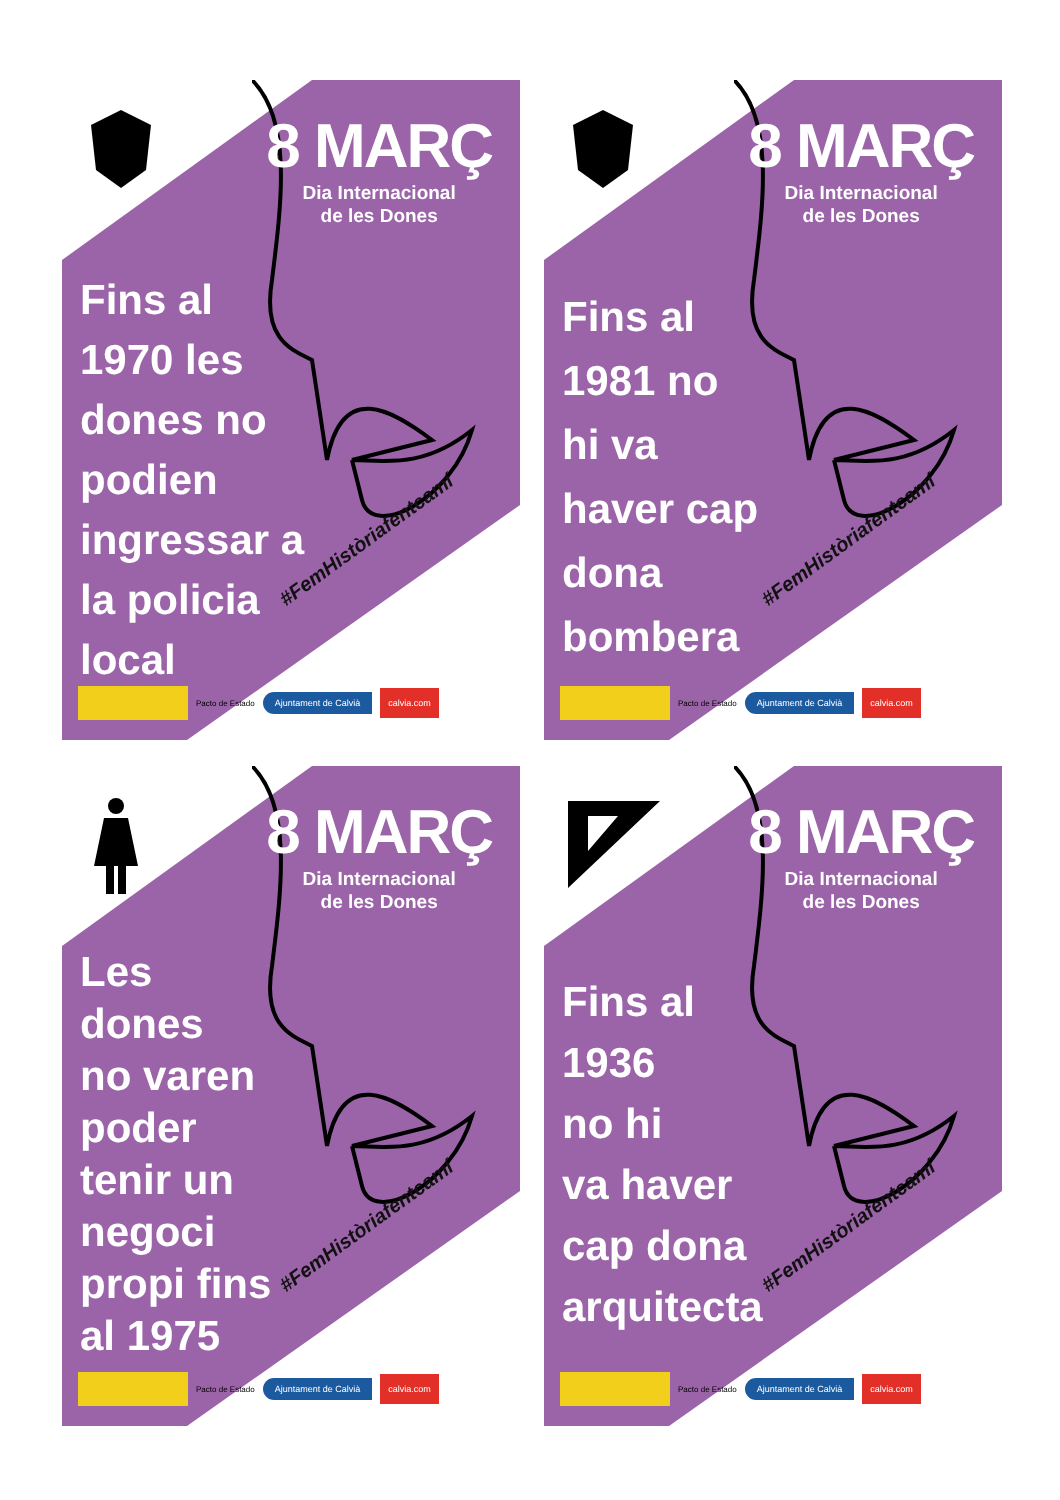8 MARÇ
Dia Internacional
de les Dones
Fins al
1970 les
dones no
podien
ingressar a
la policia
local
#FemHistòriafentcamí
Pacto de Estado Ajuntament de Calvià calvia.com
8 MARÇ
Dia Internacional
de les Dones
Fins al
1981 no
hi va
haver cap
dona
bombera
#FemHistòriafentcamí
Pacto de Estado Ajuntament de Calvià calvia.com
8 MARÇ
Dia Internacional
de les Dones
Les
dones
no varen
poder
tenir un
negoci
propi fins
al 1975
#FemHistòriafentcamí
Pacto de Estado Ajuntament de Calvià calvia.com
8 MARÇ
Dia Internacional
de les Dones
Fins al
1936
no hi
va haver
cap dona
arquitecta
#FemHistòriafentcamí
Pacto de Estado Ajuntament de Calvià calvia.com